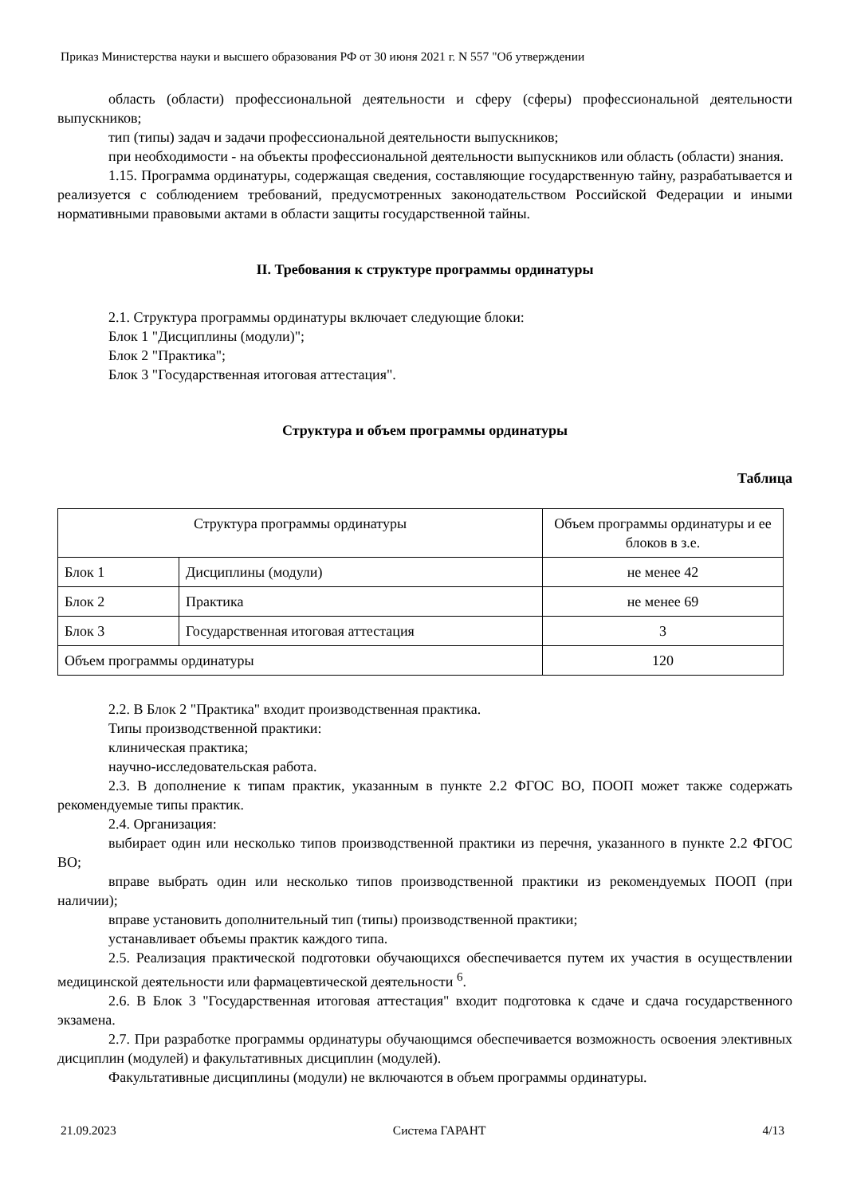Приказ Министерства науки и высшего образования РФ от 30 июня 2021 г. N 557 "Об утверждении
область (области) профессиональной деятельности и сферу (сферы) профессиональной деятельности выпускников;
тип (типы) задач и задачи профессиональной деятельности выпускников;
при необходимости - на объекты профессиональной деятельности выпускников или область (области) знания.
1.15. Программа ординатуры, содержащая сведения, составляющие государственную тайну, разрабатывается и реализуется с соблюдением требований, предусмотренных законодательством Российской Федерации и иными нормативными правовыми актами в области защиты государственной тайны.
II. Требования к структуре программы ординатуры
2.1. Структура программы ординатуры включает следующие блоки:
Блок 1 "Дисциплины (модули)";
Блок 2 "Практика";
Блок 3 "Государственная итоговая аттестация".
Структура и объем программы ординатуры
Таблица
| Структура программы ординатуры | | Объем программы ординатуры и ее блоков в з.е. |
| --- | --- | --- |
| Блок 1 | Дисциплины (модули) | не менее 42 |
| Блок 2 | Практика | не менее 69 |
| Блок 3 | Государственная итоговая аттестация | 3 |
| Объем программы ординатуры | | 120 |
2.2. В Блок 2 "Практика" входит производственная практика.
Типы производственной практики:
клиническая практика;
научно-исследовательская работа.
2.3. В дополнение к типам практик, указанным в пункте 2.2 ФГОС ВО, ПООП может также содержать рекомендуемые типы практик.
2.4. Организация:
выбирает один или несколько типов производственной практики из перечня, указанного в пункте 2.2 ФГОС ВО;
вправе выбрать один или несколько типов производственной практики из рекомендуемых ПООП (при наличии);
вправе установить дополнительный тип (типы) производственной практики;
устанавливает объемы практик каждого типа.
2.5. Реализация практической подготовки обучающихся обеспечивается путем их участия в осуществлении медицинской деятельности или фармацевтической деятельности <sup>6</sup>.
2.6. В Блок 3 "Государственная итоговая аттестация" входит подготовка к сдаче и сдача государственного экзамена.
2.7. При разработке программы ординатуры обучающимся обеспечивается возможность освоения элективных дисциплин (модулей) и факультативных дисциплин (модулей).
Факультативные дисциплины (модули) не включаются в объем программы ординатуры.
21.09.2023 Система ГАРАНТ 4/13